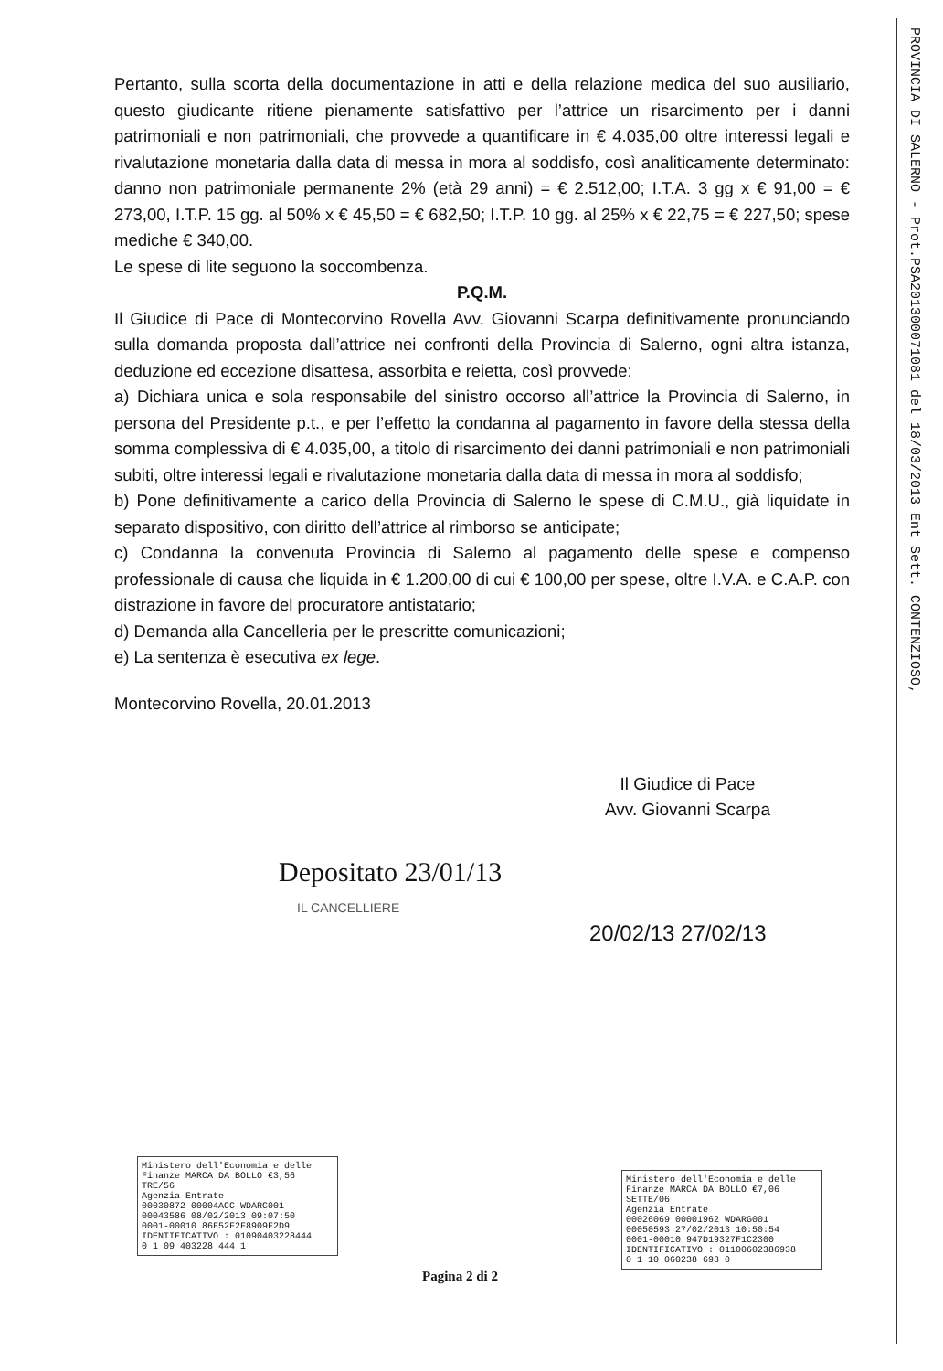Pertanto, sulla scorta della documentazione in atti e della relazione medica del suo ausiliario, questo giudicante ritiene pienamente satisfattivo per l’attrice un risarcimento per i danni patrimoniali e non patrimoniali, che provvede a quantificare in € 4.035,00 oltre interessi legali e rivalutazione monetaria dalla data di messa in mora al soddisfo, così analiticamente determinato: danno non patrimoniale permanente 2% (età 29 anni) = € 2.512,00; I.T.A. 3 gg x € 91,00 = € 273,00, I.T.P. 15 gg. al 50% x € 45,50 = € 682,50; I.T.P. 10 gg. al 25% x € 22,75 = € 227,50; spese mediche € 340,00.
Le spese di lite seguono la soccombenza.
P.Q.M.
Il Giudice di Pace di Montecorvino Rovella Avv. Giovanni Scarpa definitivamente pronunciando sulla domanda proposta dall’attrice nei confronti della Provincia di Salerno, ogni altra istanza, deduzione ed eccezione disattesa, assorbita e reietta, così provvede:
a) Dichiara unica e sola responsabile del sinistro occorso all’attrice la Provincia di Salerno, in persona del Presidente p.t., e per l’effetto la condanna al pagamento in favore della stessa della somma complessiva di € 4.035,00, a titolo di risarcimento dei danni patrimoniali e non patrimoniali subiti, oltre interessi legali e rivalutazione monetaria dalla data di messa in mora al soddisfo;
b) Pone definitivamente a carico della Provincia di Salerno le spese di C.M.U., già liquidate in separato dispositivo, con diritto dell’attrice al rimborso se anticipate;
c) Condanna la convenuta Provincia di Salerno al pagamento delle spese e compenso professionale di causa che liquida in € 1.200,00 di cui € 100,00 per spese, oltre I.V.A. e C.A.P. con distrazione in favore del procuratore antistatario;
d) Demanda alla Cancelleria per le prescritte comunicazioni;
e) La sentenza è esecutiva ex lege.
Montecorvino Rovella, 20.01.2013
Il Giudice di Pace
Avv. Giovanni Scarpa
Depositato 23/01/13
IL CANCELLIERE
20/02/13 27/02/13
Ministero dell'Economia e delle Finanze MARCA DA BOLLO €3,56 TRE/56
Agenzia Entrate
00030872 00004ACC WDARC001
00043586 08/02/2013 09:07:50
0001-00010 86F52F2F8909F2D9
IDENTIFICATIVO : 01090403228444
0 1 09 403228 444 1
Ministero dell'Economia e delle Finanze MARCA DA BOLLO €7,06 SETTE/06
Agenzia Entrate
00026069 00001962 WDARG001
00050593 27/02/2013 10:50:54
0001-00010 947D19327F1C2300
IDENTIFICATIVO : 01100602386938
0 1 10 060238 693 0
Pagina 2 di 2
PROVINCIA DI SALERNO - Prot.PSA201300071081 del 18/03/2013 Ent Sett. CONTENZIOSO,